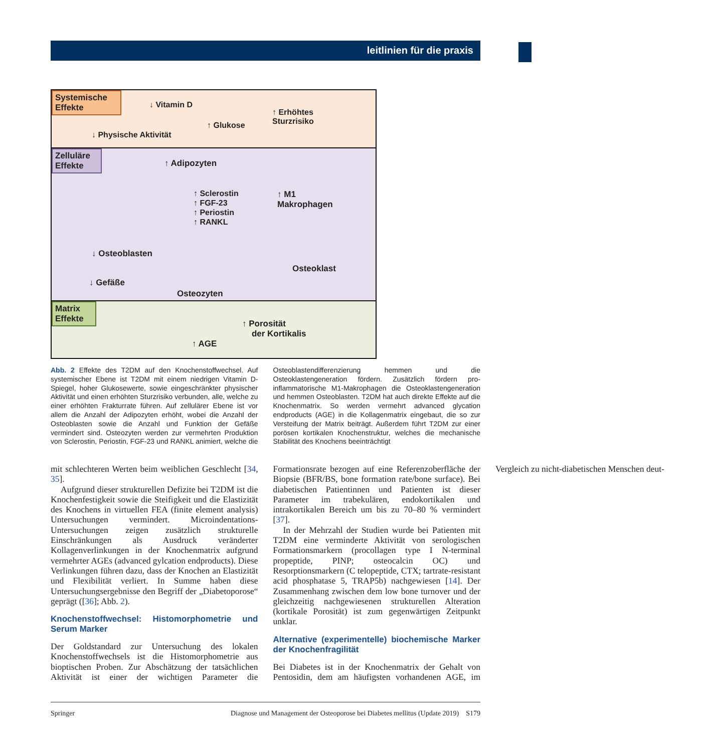leitlinien für die praxis
Systemische Effekte
↓ Vitamin D
↑ Erhöhtes
Sturzrisiko ↑ Glukose
↓ Physische Aktivität
Zelluläre Effekte
↑ Adipozyten
↑ Sclerostin
↑ FGF-23
↑ Periostin
↑ RANKL
↑ M1
Makrophagen
↓ Osteoblasten
Osteoklast
↓ Gefäße
Osteozyten
Matrix Effekte
↑ Porosität
der Kortikalis
↑ AGE
Abb. 2 Effekte des T2DM auf den Knochenstoffwechsel. Auf systemischer Ebene ist T2DM mit einem niedrigen Vitamin D-Spiegel, hoher Glukosewerte, sowie eingeschränkter physischer Aktivität und einen erhöhten Sturzrisiko verbunden, alle, welche zu einer erhöhten Frakturrate führen. Auf zellulärer Ebene ist vor allem die Anzahl der Adipozyten erhöht, wobei die Anzahl der Osteoblasten sowie die Anzahl und Funktion der Gefäße vermindert sind. Osteozyten werden zur vermehrten Produktion von Sclerostin, Periostin, FGF-23 und RANKL animiert, welche die Osteoblastendifferenzierung hemmen und die Osteoklastengeneration fördern. Zusätzlich fördern pro-inflammatorische M1-Makrophagen die Osteoklastengeneration und hemmen Osteoblasten. T2DM hat auch direkte Effekte auf die Knochenmatrix. So werden vermehrt advanced glycation endproducts (AGE) in die Kollagenmatrix eingebaut, die so zur Versteifung der Matrix beiträgt. Außerdem führt T2DM zur einer porösen kortikalen Knochenstruktur, welches die mechanische Stabilität des Knochens beeinträchtigt
mit schlechteren Werten beim weiblichen Geschlecht [34, 35].
Aufgrund dieser strukturellen Defizite bei T2DM ist die Knochenfestigkeit sowie die Steifigkeit und die Elastizität des Knochens in virtuellen FEA (finite element analysis) Untersuchungen vermindert. Microindentations-Untersuchungen zeigen zusätzlich strukturelle Einschränkungen als Ausdruck veränderter Kollagenverlinkungen in der Knochenmatrix aufgrund vermehrter AGEs (advanced gylcation endproducts). Diese Verlinkungen führen dazu, dass der Knochen an Elastizität und Flexibilität verliert. In Summe haben diese Untersuchungsergebnisse den Begriff der „Diabetoporose“ geprägt ([36]; Abb. 2).
Knochenstoffwechsel: Histomorphometrie und Serum Marker
Der Goldstandard zur Untersuchung des lokalen Knochenstoffwechsels ist die Histomorphometrie aus bioptischen Proben. Zur Abschätzung der tatsächlichen Aktivität ist einer der wichtigen Parameter die Formationsrate bezogen auf eine Referenzoberfläche der Biopsie (BFR/BS, bone formation rate/bone surface). Bei diabetischen Patientinnen und Patienten ist dieser Parameter im trabekulären, endokortikalen und intrakortikalen Bereich um bis zu 70–80 % vermindert [37].
In der Mehrzahl der Studien wurde bei Patienten mit T2DM eine verminderte Aktivität von serologischen Formationsmarkern (procollagen type I N-terminal propeptide, PINP; osteocalcin OC) und Resorptionsmarkern (C telopeptide, CTX; tartrate-resistant acid phosphatase 5, TRAP5b) nachgewiesen [14]. Der Zusammenhang zwischen dem low bone turnover und der gleichzeitig nachgewiesenen strukturellen Alteration (kortikale Porosität) ist zum gegenwärtigen Zeitpunkt unklar.
Alternative (experimentelle) biochemische Marker der Knochenfragilität
Bei Diabetes ist in der Knochenmatrix der Gehalt von Pentosidin, dem am häufigsten vorhandenen AGE, im Vergleich zu nicht-diabetischen Menschen deut-
Springer Diagnose und Management der Osteoporose bei Diabetes mellitus (Update 2019) S179